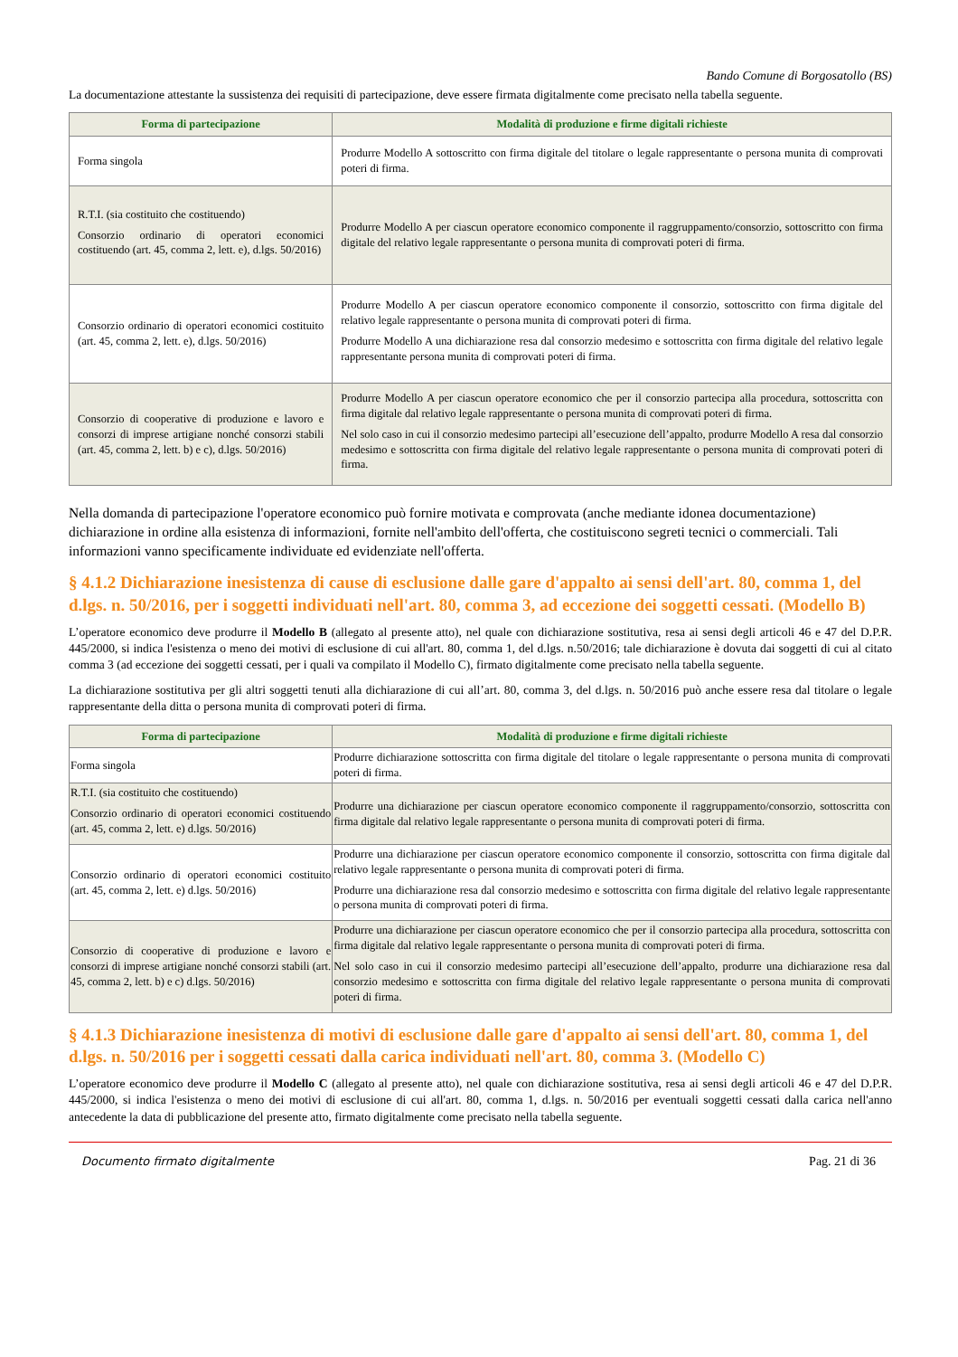Bando Comune di Borgosatollo (BS)
La documentazione attestante la sussistenza dei requisiti di partecipazione, deve essere firmata digitalmente come precisato nella tabella seguente.
| Forma di partecipazione | Modalità di produzione e firme digitali richieste |
| --- | --- |
| Forma singola | Produrre Modello A sottoscritto con firma digitale del titolare o legale rappresentante o persona munita di comprovati poteri di firma. |
| R.T.I. (sia costituito che costituendo) Consorzio ordinario di operatori economici costituendo (art. 45, comma 2, lett. e), d.lgs. 50/2016) | Produrre Modello A per ciascun operatore economico componente il raggruppamento/consorzio, sottoscritto con firma digitale del relativo legale rappresentante o persona munita di comprovati poteri di firma. |
| Consorzio ordinario di operatori economici costituito (art. 45, comma 2, lett. e), d.lgs. 50/2016) | Produrre Modello A per ciascun operatore economico componente il consorzio, sottoscritto con firma digitale del relativo legale rappresentante o persona munita di comprovati poteri di firma. Produrre Modello A una dichiarazione resa dal consorzio medesimo e sottoscritta con firma digitale del relativo legale rappresentante persona munita di comprovati poteri di firma. |
| Consorzio di cooperative di produzione e lavoro e consorzi di imprese artigiane nonché consorzi stabili (art. 45, comma 2, lett. b) e c), d.lgs. 50/2016) | Produrre Modello A per ciascun operatore economico che per il consorzio partecipa alla procedura, sottoscritta con firma digitale dal relativo legale rappresentante o persona munita di comprovati poteri di firma. Nel solo caso in cui il consorzio medesimo partecipi all’esecuzione dell’appalto, produrre Modello A resa dal consorzio medesimo e sottoscritta con firma digitale del relativo legale rappresentante o persona munita di comprovati poteri di firma. |
Nella domanda di partecipazione l'operatore economico può fornire motivata e comprovata (anche mediante idonea documentazione) dichiarazione in ordine alla esistenza di informazioni, fornite nell'ambito dell'offerta, che costituiscono segreti tecnici o commerciali. Tali informazioni vanno specificamente individuate ed evidenziate nell'offerta.
§ 4.1.2 Dichiarazione inesistenza di cause di esclusione dalle gare d'appalto ai sensi dell'art. 80, comma 1, del d.lgs. n. 50/2016, per i soggetti individuati nell'art. 80, comma 3, ad eccezione dei soggetti cessati. (Modello B)
L’operatore economico deve produrre il Modello B (allegato al presente atto), nel quale con dichiarazione sostitutiva, resa ai sensi degli articoli 46 e 47 del D.P.R. 445/2000, si indica l'esistenza o meno dei motivi di esclusione di cui all'art. 80, comma 1, del d.lgs. n.50/2016; tale dichiarazione è dovuta dai soggetti di cui al citato comma 3 (ad eccezione dei soggetti cessati, per i quali va compilato il Modello C), firmato digitalmente come precisato nella tabella seguente.
La dichiarazione sostitutiva per gli altri soggetti tenuti alla dichiarazione di cui all’art. 80, comma 3, del d.lgs. n. 50/2016 può anche essere resa dal titolare o legale rappresentante della ditta o persona munita di comprovati poteri di firma.
| Forma di partecipazione | Modalità di produzione e firme digitali richieste |
| --- | --- |
| Forma singola | Produrre dichiarazione sottoscritta con firma digitale del titolare o legale rappresentante o persona munita di comprovati poteri di firma. |
| R.T.I. (sia costituito che costituendo) Consorzio ordinario di operatori economici costituendo (art. 45, comma 2, lett. e) d.lgs. 50/2016) | Produrre una dichiarazione per ciascun operatore economico componente il raggruppamento/consorzio, sottoscritta con firma digitale dal relativo legale rappresentante o persona munita di comprovati poteri di firma. |
| Consorzio ordinario di operatori economici costituito (art. 45, comma 2, lett. e) d.lgs. 50/2016) | Produrre una dichiarazione per ciascun operatore economico componente il consorzio, sottoscritta con firma digitale dal relativo legale rappresentante o persona munita di comprovati poteri di firma. Produrre una dichiarazione resa dal consorzio medesimo e sottoscritta con firma digitale del relativo legale rappresentante o persona munita di comprovati poteri di firma. |
| Consorzio di cooperative di produzione e lavoro e consorzi di imprese artigiane nonché consorzi stabili (art. 45, comma 2, lett. b) e c) d.lgs. 50/2016) | Produrre una dichiarazione per ciascun operatore economico che per il consorzio partecipa alla procedura, sottoscritta con firma digitale dal relativo legale rappresentante o persona munita di comprovati poteri di firma. Nel solo caso in cui il consorzio medesimo partecipi all’esecuzione dell’appalto, produrre una dichiarazione resa dal consorzio medesimo e sottoscritta con firma digitale del relativo legale rappresentante o persona munita di comprovati poteri di firma. |
§ 4.1.3 Dichiarazione inesistenza di motivi di esclusione dalle gare d'appalto ai sensi dell'art. 80, comma 1, del d.lgs. n. 50/2016 per i soggetti cessati dalla carica individuati nell'art. 80, comma 3. (Modello C)
L’operatore economico deve produrre il Modello C (allegato al presente atto), nel quale con dichiarazione sostitutiva, resa ai sensi degli articoli 46 e 47 del D.P.R. 445/2000, si indica l'esistenza o meno dei motivi di esclusione di cui all'art. 80, comma 1, d.lgs. n. 50/2016 per eventuali soggetti cessati dalla carica nell'anno antecedente la data di pubblicazione del presente atto, firmato digitalmente come precisato nella tabella seguente.
Documento firmato digitalmente Pag. 21 di 36